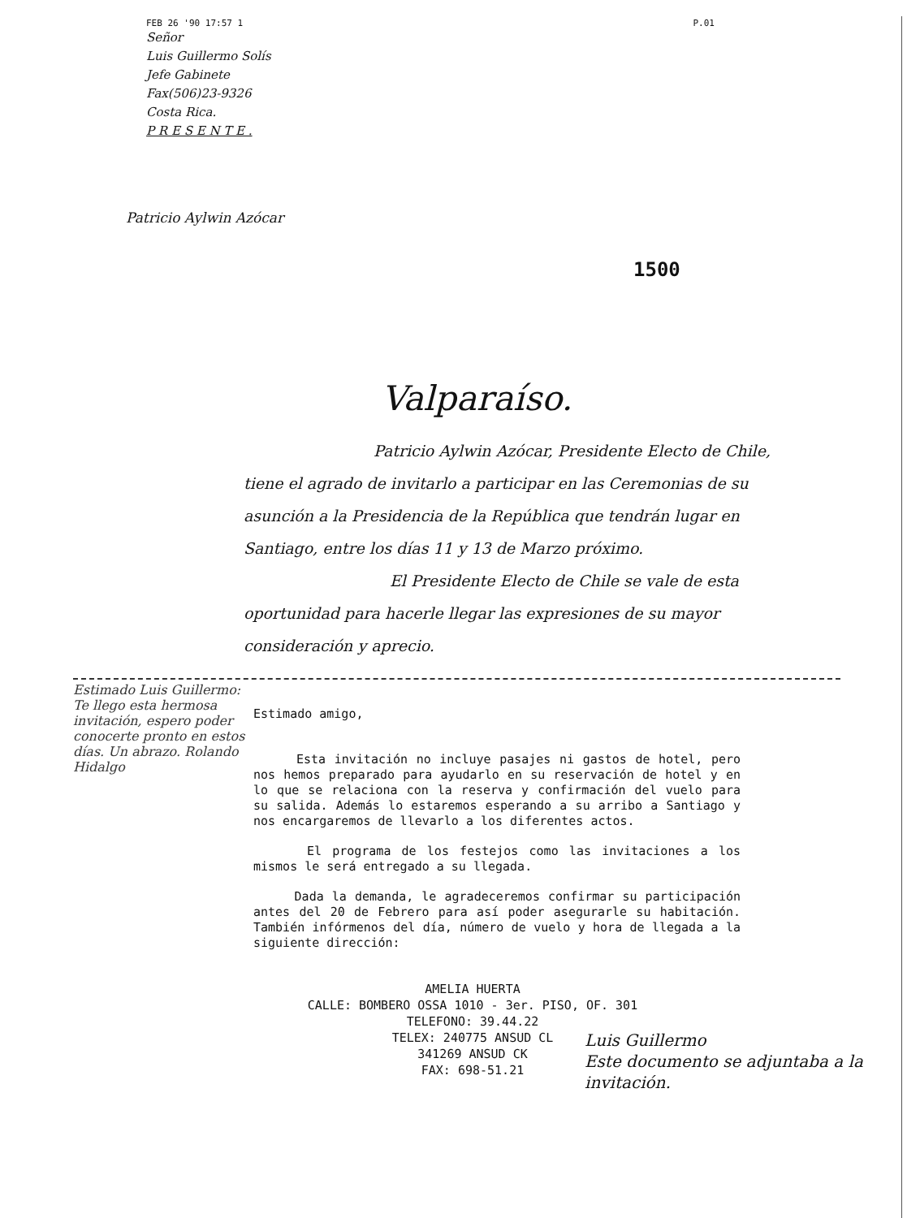FEB 26 '90 17:57 1 P.01
Señor
Luis Guillermo Solís
Jefe Gabinete
Fax(506)23-9326
Costa Rica.
P R E S E N T E .
Patricio Aylwin Azócar
1500
Valparaíso.
Patricio Aylwin Azócar, Presidente Electo de Chile, tiene el agrado de invitarlo a participar en las Ceremonias de su asunción a la Presidencia de la República que tendrán lugar en Santiago, entre los días 11 y 13 de Marzo próximo.
El Presidente Electo de Chile se vale de esta oportunidad para hacerle llegar las expresiones de su mayor consideración y aprecio.
Estimado Luis Guillermo: Te llego esta hermosa invitación, espero poder conocerte pronto en estos días. Un abrazo. Rolando Hidalgo
Estimado amigo,
Esta invitación no incluye pasajes ni gastos de hotel, pero nos hemos preparado para ayudarlo en su reservación de hotel y en lo que se relaciona con la reserva y confirmación del vuelo para su salida. Además lo estaremos esperando a su arribo a Santiago y nos encargaremos de llevarlo a los diferentes actos.
El programa de los festejos como las invitaciones a los mismos le será entregado a su llegada.
Dada la demanda, le agradeceremos confirmar su participación antes del 20 de Febrero para así poder asegurarle su habitación. También infórmenos del día, número de vuelo y hora de llegada a la siguiente dirección:
AMELIA HUERTA
CALLE: BOMBERO OSSA 1010 - 3er. PISO, OF. 301
TELEFONO: 39.44.22
TELEX: 240775 ANSUD CL
341269 ANSUD CK
FAX: 698-51.21
Luis Guillermo
Este documento se adjuntaba a la invitación.